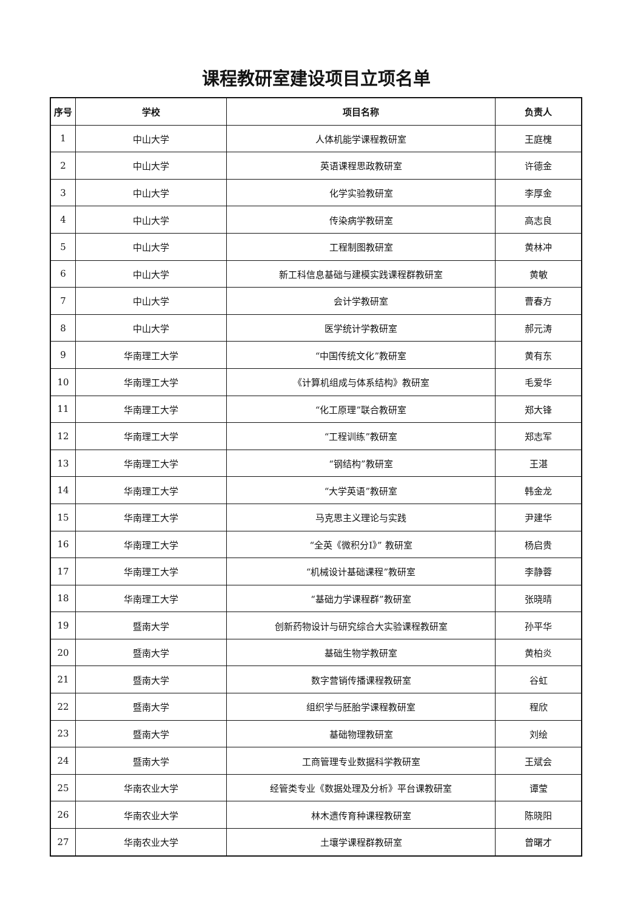课程教研室建设项目立项名单
| 序号 | 学校 | 项目名称 | 负责人 |
| --- | --- | --- | --- |
| 1 | 中山大学 | 人体机能学课程教研室 | 王庭槐 |
| 2 | 中山大学 | 英语课程思政教研室 | 许德金 |
| 3 | 中山大学 | 化学实验教研室 | 李厚金 |
| 4 | 中山大学 | 传染病学教研室 | 高志良 |
| 5 | 中山大学 | 工程制图教研室 | 黄林冲 |
| 6 | 中山大学 | 新工科信息基础与建模实践课程群教研室 | 黄敏 |
| 7 | 中山大学 | 会计学教研室 | 曹春方 |
| 8 | 中山大学 | 医学统计学教研室 | 郝元涛 |
| 9 | 华南理工大学 | “中国传统文化”教研室 | 黄有东 |
| 10 | 华南理工大学 | 《计算机组成与体系结构》教研室 | 毛爱华 |
| 11 | 华南理工大学 | “化工原理”联合教研室 | 郑大锋 |
| 12 | 华南理工大学 | “工程训练”教研室 | 郑志军 |
| 13 | 华南理工大学 | “钢结构”教研室 | 王湛 |
| 14 | 华南理工大学 | “大学英语”教研室 | 韩金龙 |
| 15 | 华南理工大学 | 马克思主义理论与实践 | 尹建华 |
| 16 | 华南理工大学 | “全英《微积分I》” 教研室 | 杨启贵 |
| 17 | 华南理工大学 | “机械设计基础课程”教研室 | 李静蓉 |
| 18 | 华南理工大学 | “基础力学课程群”教研室 | 张晓晴 |
| 19 | 暨南大学 | 创新药物设计与研究综合大实验课程教研室 | 孙平华 |
| 20 | 暨南大学 | 基础生物学教研室 | 黄柏炎 |
| 21 | 暨南大学 | 数字营销传播课程教研室 | 谷虹 |
| 22 | 暨南大学 | 组织学与胚胎学课程教研室 | 程欣 |
| 23 | 暨南大学 | 基础物理教研室 | 刘绘 |
| 24 | 暨南大学 | 工商管理专业数据科学教研室 | 王斌会 |
| 25 | 华南农业大学 | 经管类专业《数据处理及分析》平台课教研室 | 谭莹 |
| 26 | 华南农业大学 | 林木遗传育种课程教研室 | 陈晓阳 |
| 27 | 华南农业大学 | 土壤学课程群教研室 | 曾曙才 |